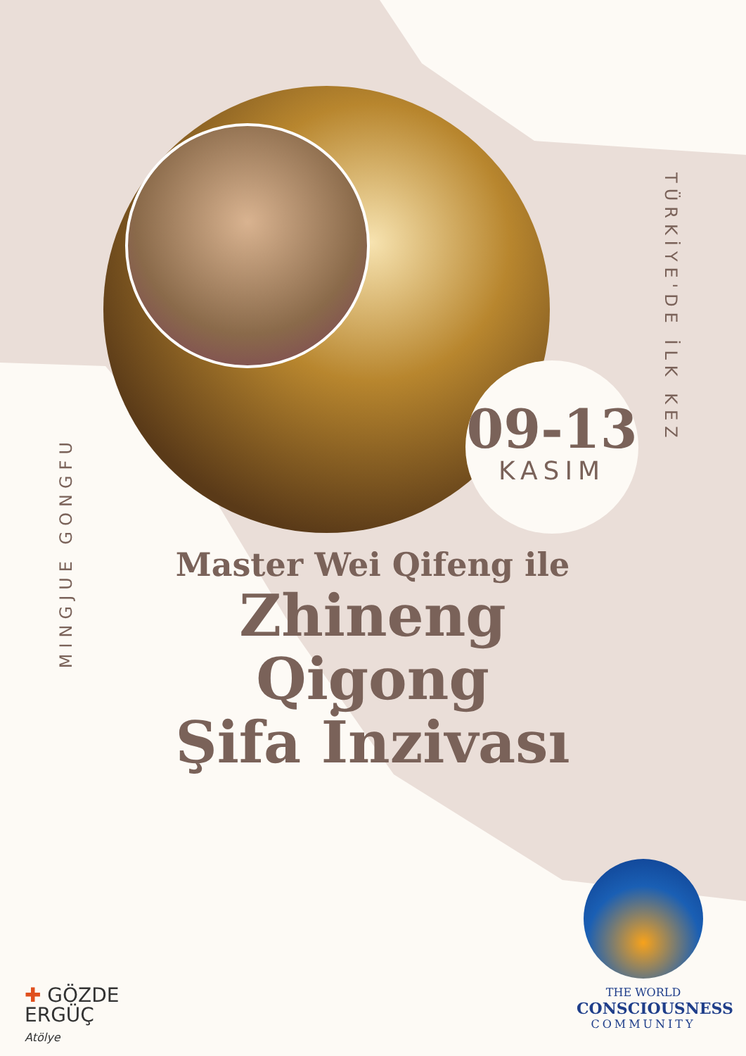09-13
KASIM
MINGJUE GONGFU
TÜRKİYE'DE İLK KEZ
Master Wei Qifeng ile
Zhineng Qigong
Şifa İnzivası
✚ GÖZDE
ERGÜÇ
Atölye
THE WORLD
CONSCIOUSNESS
COMMUNITY